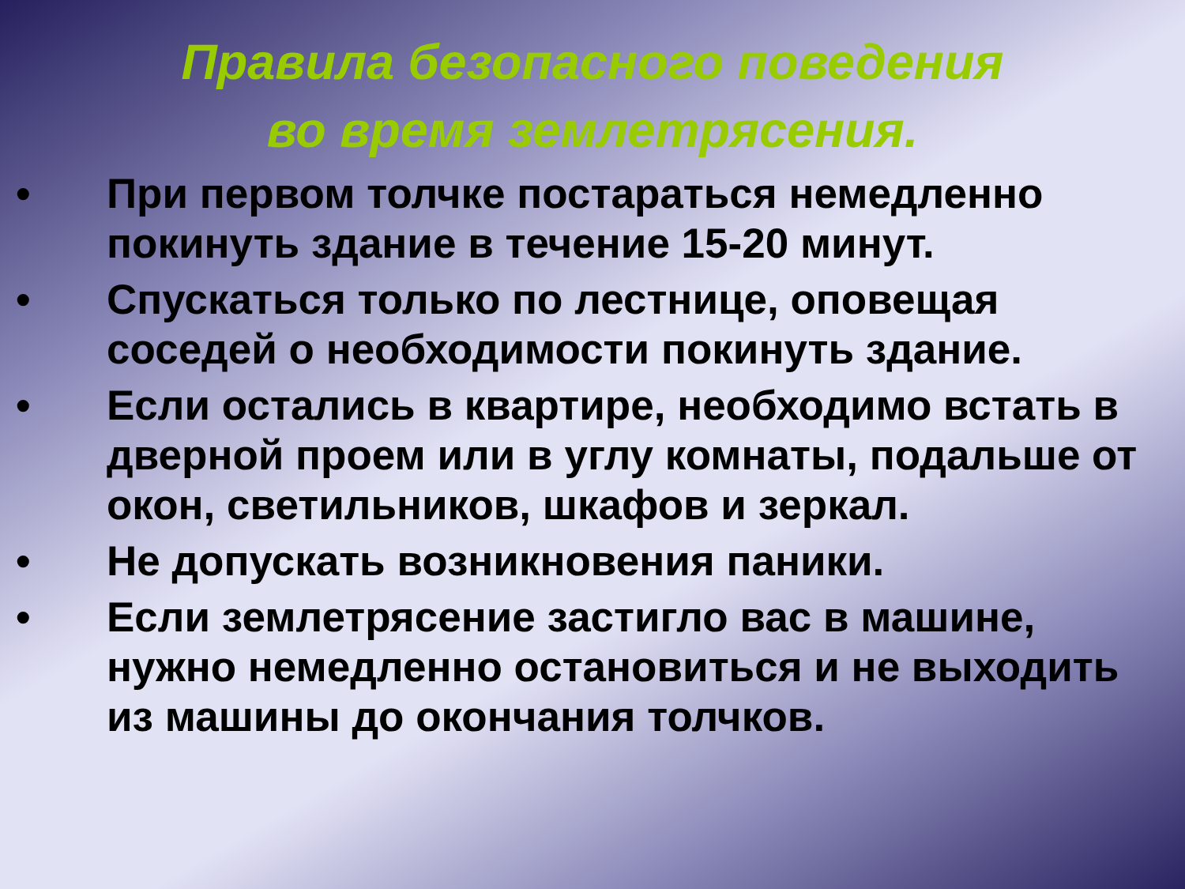Правила безопасного поведения
во время землетрясения.
• При первом толчке постараться немедленно покинуть здание в течение 15-20 минут.
• Спускаться только по лестнице, оповещая соседей о необходимости покинуть здание.
• Если остались в квартире, необходимо встать в дверной проем или в углу комнаты, подальше от окон, светильников, шкафов и зеркал.
• Не допускать возникновения паники.
• Если землетрясение застигло вас в машине, нужно немедленно остановиться и не выходить из машины до окончания толчков.